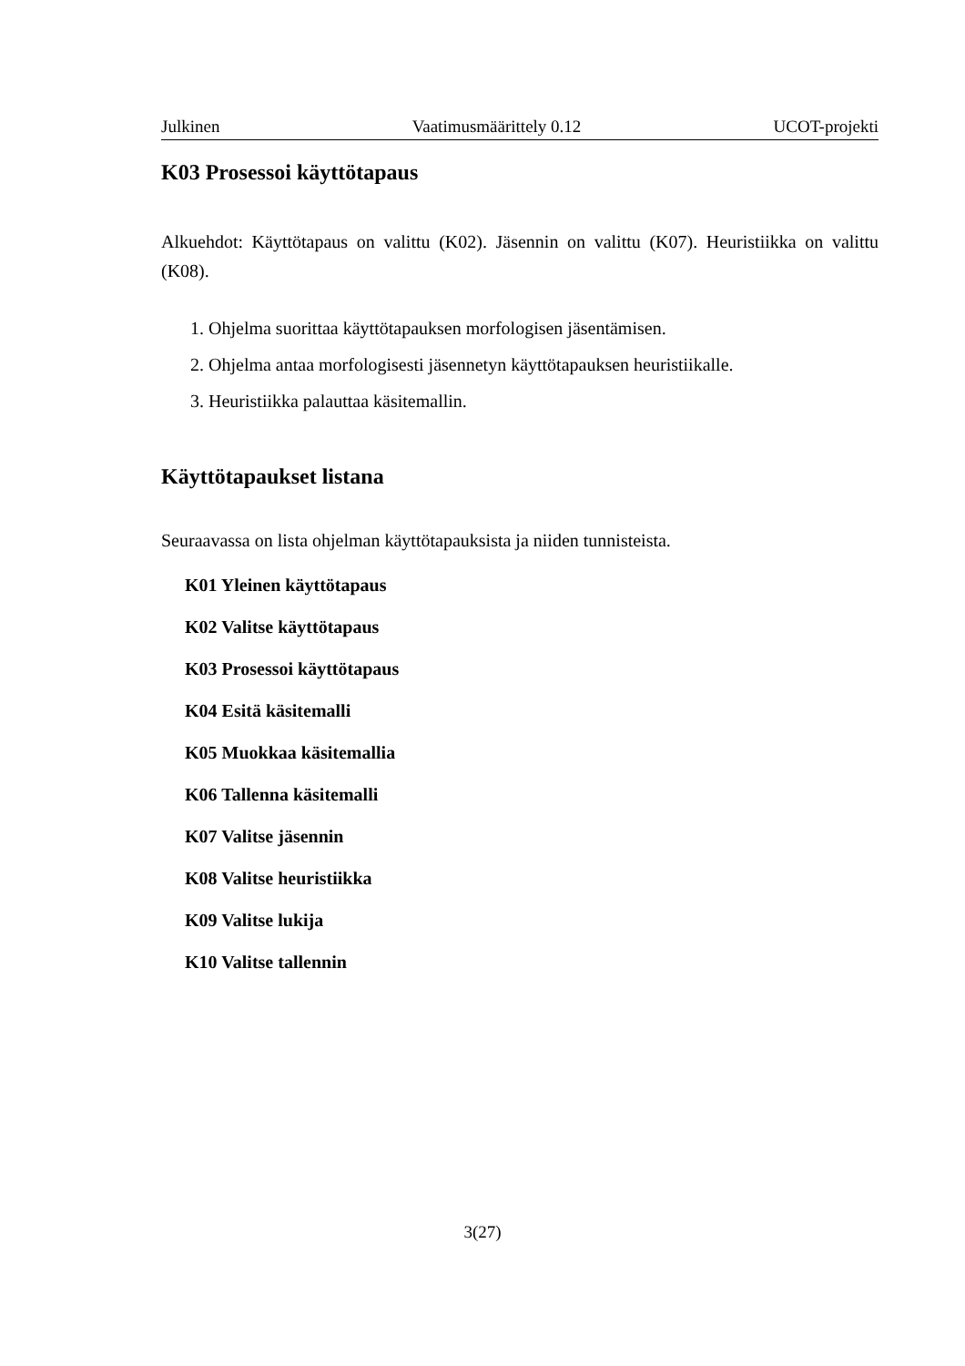Julkinen Vaatimusmäärittely 0.12 UCOT-projekti
K03 Prosessoi käyttötapaus
Alkuehdot: Käyttötapaus on valittu (K02). Jäsennin on valittu (K07). Heuristiikka on valittu (K08).
1. Ohjelma suorittaa käyttötapauksen morfologisen jäsentämisen.
2. Ohjelma antaa morfologisesti jäsennetyn käyttötapauksen heuristiikalle.
3. Heuristiikka palauttaa käsitemallin.
Käyttötapaukset listana
Seuraavassa on lista ohjelman käyttötapauksista ja niiden tunnisteista.
K01 Yleinen käyttötapaus
K02 Valitse käyttötapaus
K03 Prosessoi käyttötapaus
K04 Esitä käsitemalli
K05 Muokkaa käsitemallia
K06 Tallenna käsitemalli
K07 Valitse jäsennin
K08 Valitse heuristiikka
K09 Valitse lukija
K10 Valitse tallennin
3(27)